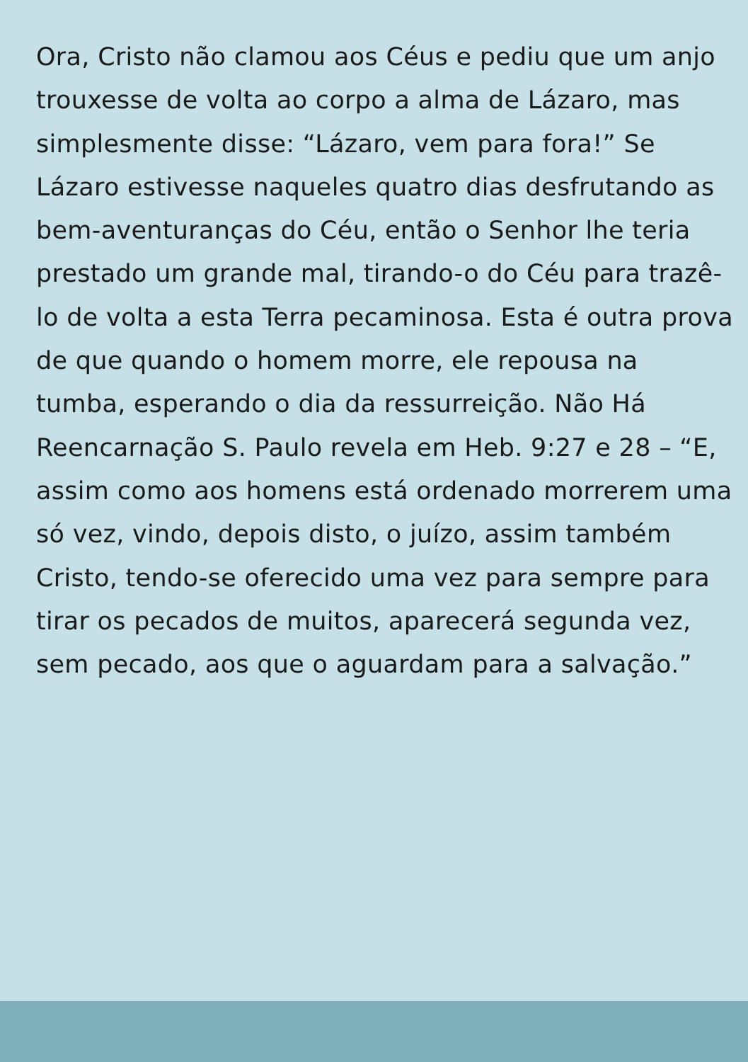Ora, Cristo não clamou aos Céus e pediu que um anjo trouxesse de volta ao corpo a alma de Lázaro, mas simplesmente disse: “Lázaro, vem para fora!” Se Lázaro estivesse naqueles quatro dias desfrutando as bem-aventuranças do Céu, então o Senhor lhe teria prestado um grande mal, tirando-o do Céu para trazê-lo de volta a esta Terra pecaminosa. Esta é outra prova de que quando o homem morre, ele repousa na tumba, esperando o dia da ressurreição. Não Há Reencarnação S. Paulo revela em Heb. 9:27 e 28 – “E, assim como aos homens está ordenado morrerem uma só vez, vindo, depois disto, o juízo, assim também Cristo, tendo-se oferecido uma vez para sempre para tirar os pecados de muitos, aparecerá segunda vez, sem pecado, aos que o aguardam para a salvação.”